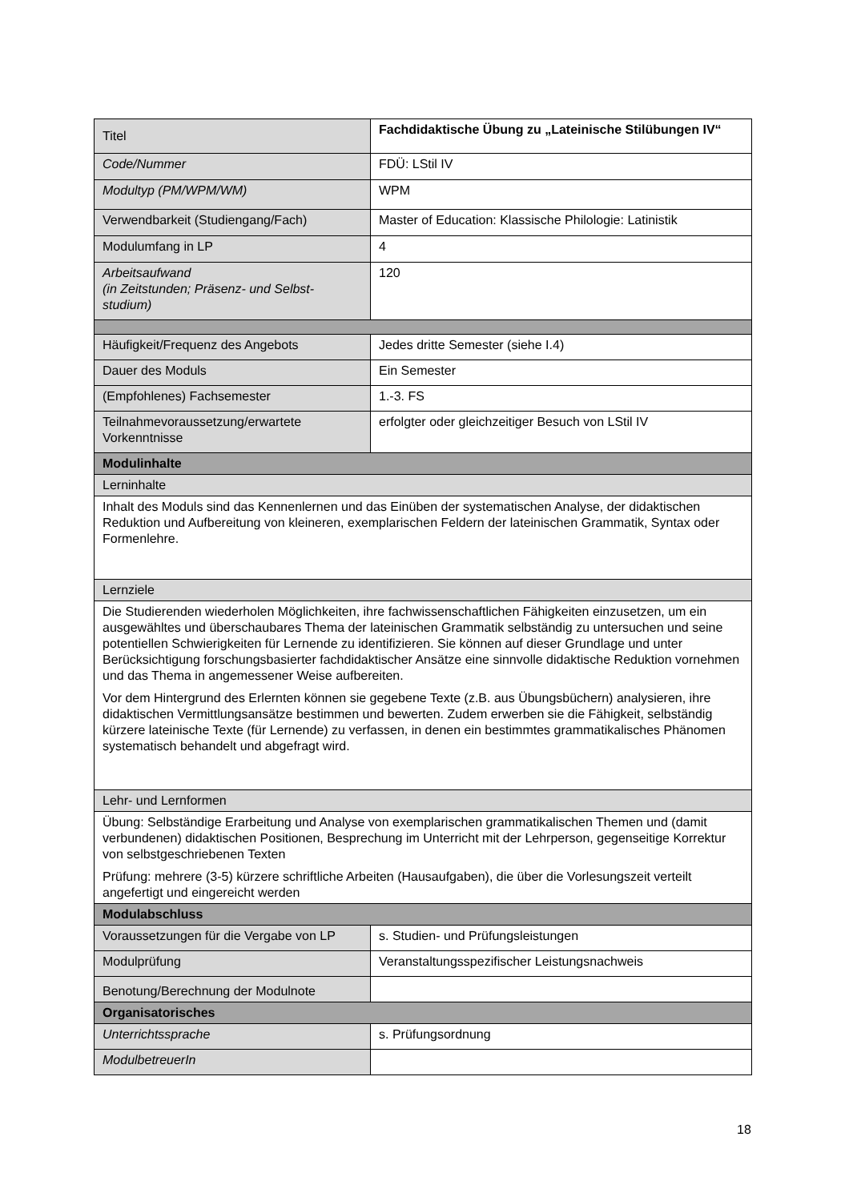| Titel | Fachdidaktische Übung zu „Lateinische Stilübungen IV“ |
| Code/Nummer | FDÜ: LStil IV |
| Modultyp (PM/WPM/WM) | WPM |
| Verwendbarkeit (Studiengang/Fach) | Master of Education: Klassische Philologie: Latinistik |
| Modulumfang in LP | 4 |
| Arbeitsaufwand (in Zeitstunden; Präsenz- und Selbst-studium) | 120 |
| Häufigkeit/Frequenz des Angebots | Jedes dritte Semester (siehe I.4) |
| Dauer des Moduls | Ein Semester |
| (Empfohlenes) Fachsemester | 1.-3. FS |
| Teilnahmevoraussetzung/erwartete Vorkenntnisse | erfolgter oder gleichzeitiger Besuch von LStil IV |
| Modulinhalte | |
| Lerninhalte | |
| Inhalt des Moduls sind das Kennenlernen und das Einüben der systematischen Analyse, der didaktischen Reduktion und Aufbereitung von kleineren, exemplarischen Feldern der lateinischen Grammatik, Syntax oder Formenlehre. | |
| Lernziele | |
| Die Studierenden wiederholen Möglichkeiten, ihre fachwissenschaftlichen Fähigkeiten einzusetzen, um ein ausgewähltes und überschaubares Thema der lateinischen Grammatik selbständig zu untersuchen und seine potentiellen Schwierigkeiten für Lernende zu identifizieren. Sie können auf dieser Grundlage und unter Berücksichtigung forschungsbasierter fachdidaktischer Ansätze eine sinnvolle didaktische Reduktion vornehmen und das Thema in angemessener Weise aufbereiten. Vor dem Hintergrund des Erlernten können sie gegebene Texte (z.B. aus Übungsbüchern) analysieren, ihre didaktischen Vermittlungsansätze bestimmen und bewerten. Zudem erwerben sie die Fähigkeit, selbständig kürzere lateinische Texte (für Lernende) zu verfassen, in denen ein bestimmtes grammatikalisches Phänomen systematisch behandelt und abgefragt wird. | |
| Lehr- und Lernformen | |
| Übung: Selbständige Erarbeitung und Analyse von exemplarischen grammatikalischen Themen und (damit verbundenen) didaktischen Positionen, Besprechung im Unterricht mit der Lehrperson, gegenseitige Korrektur von selbstgeschriebenen Texten Prüfung: mehrere (3-5) kürzere schriftliche Arbeiten (Hausaufgaben), die über die Vorlesungszeit verteilt angefertigt und eingereicht werden | |
| Modulabschluss | |
| Voraussetzungen für die Vergabe von LP | s. Studien- und Prüfungsleistungen |
| Modulprüfung | Veranstaltungsspezifischer Leistungsnachweis |
| Benotung/Berechnung der Modulnote | |
| Organisatorisches | |
| Unterrichtssprache | s. Prüfungsordnung |
| ModulbetreuerIn | |
18